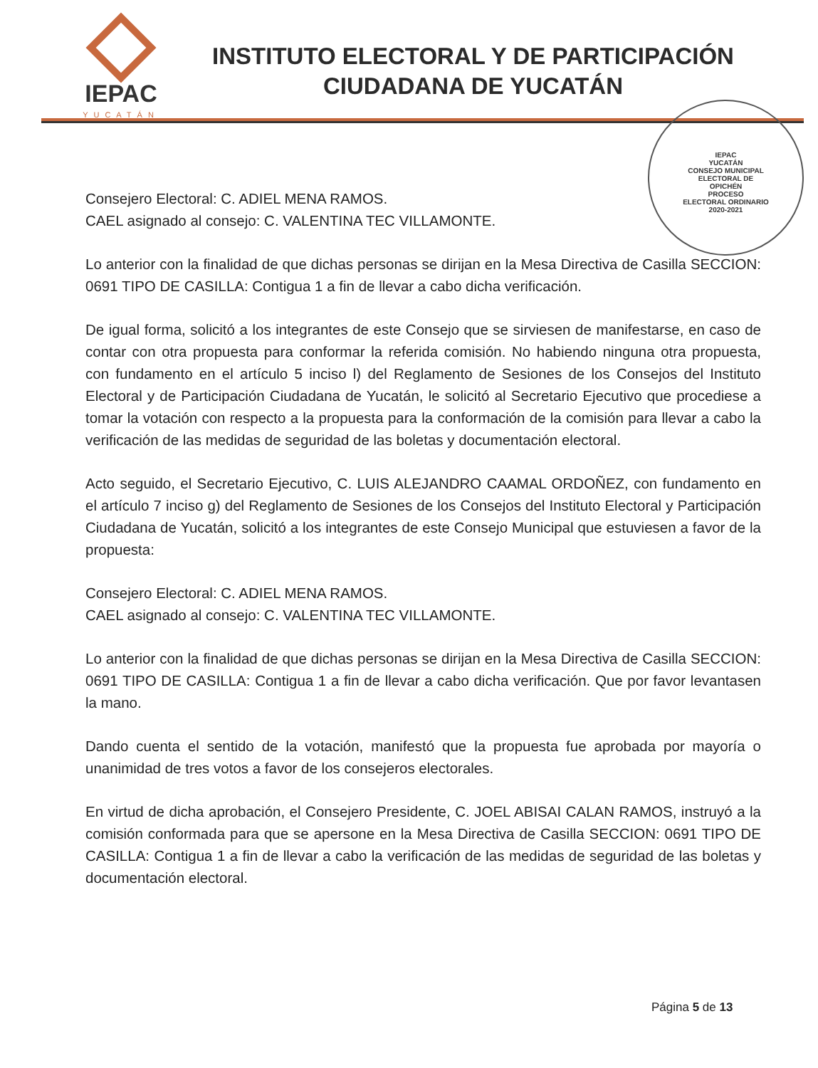IEPAC
YUCATÁN
INSTITUTO ELECTORAL Y DE PARTICIPACIÓN
CIUDADANA DE YUCATÁN
IEPAC
YUCATÁN
CONSEJO MUNICIPAL
ELECTORAL DE
OPICHÉN
PROCESO
ELECTORAL ORDINARIO
2020-2021
Consejero Electoral: C. ADIEL MENA RAMOS.
CAEL asignado al consejo: C. VALENTINA TEC VILLAMONTE.
Lo anterior con la finalidad de que dichas personas se dirijan en la Mesa Directiva de Casilla SECCION: 0691 TIPO DE CASILLA: Contigua 1 a fin de llevar a cabo dicha verificación.
De igual forma, solicitó a los integrantes de este Consejo que se sirviesen de manifestarse, en caso de contar con otra propuesta para conformar la referida comisión. No habiendo ninguna otra propuesta, con fundamento en el artículo 5 inciso l) del Reglamento de Sesiones de los Consejos del Instituto Electoral y de Participación Ciudadana de Yucatán, le solicitó al Secretario Ejecutivo que procediese a tomar la votación con respecto a la propuesta para la conformación de la comisión para llevar a cabo la verificación de las medidas de seguridad de las boletas y documentación electoral.
Acto seguido, el Secretario Ejecutivo, C. LUIS ALEJANDRO CAAMAL ORDOÑEZ, con fundamento en el artículo 7 inciso g) del Reglamento de Sesiones de los Consejos del Instituto Electoral y Participación Ciudadana de Yucatán, solicitó a los integrantes de este Consejo Municipal que estuviesen a favor de la propuesta:
Consejero Electoral: C. ADIEL MENA RAMOS.
CAEL asignado al consejo: C. VALENTINA TEC VILLAMONTE.
Lo anterior con la finalidad de que dichas personas se dirijan en la Mesa Directiva de Casilla SECCION: 0691 TIPO DE CASILLA: Contigua 1 a fin de llevar a cabo dicha verificación. Que por favor levantasen la mano.
Dando cuenta el sentido de la votación, manifestó que la propuesta fue aprobada por mayoría o unanimidad de tres votos a favor de los consejeros electorales.
En virtud de dicha aprobación, el Consejero Presidente, C. JOEL ABISAI CALAN RAMOS, instruyó a la comisión conformada para que se apersone en la Mesa Directiva de Casilla SECCION: 0691 TIPO DE CASILLA: Contigua 1 a fin de llevar a cabo la verificación de las medidas de seguridad de las boletas y documentación electoral.
Página 5 de 13